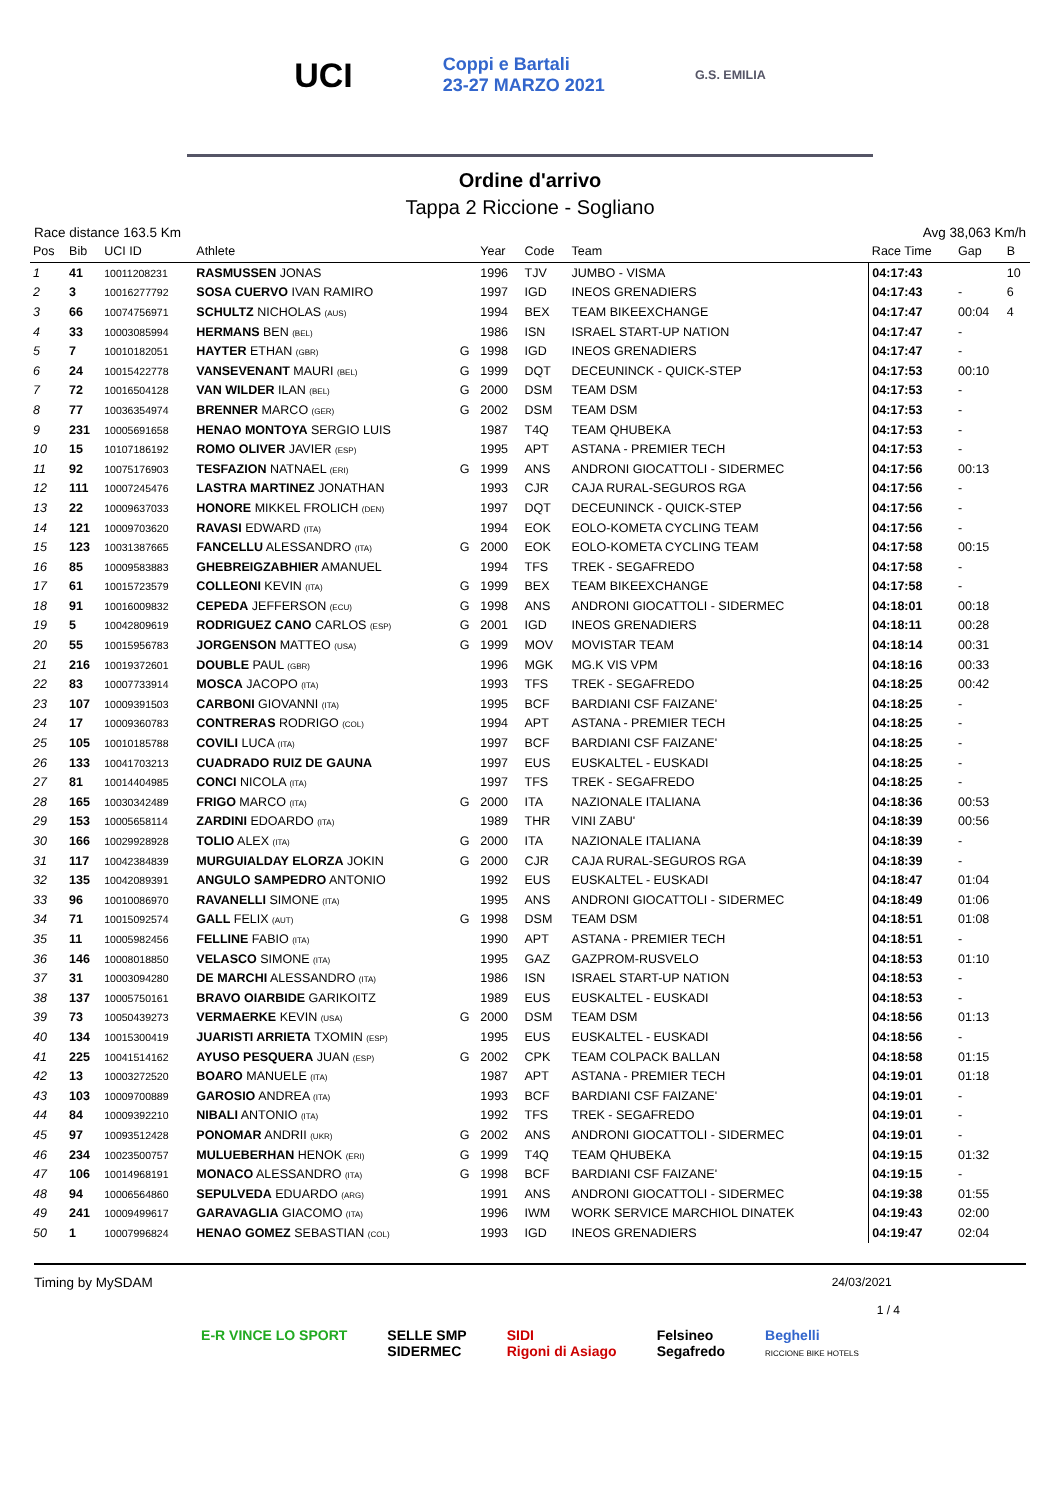UCI Coppi e Bartali
23-27 MARZO 2021 G.S. EMILIA
Ordine d'arrivo
Tappa 2 Riccione - Sogliano
Race distance 163.5 Km Avg 38,063 Km/h
| Pos | Bib | UCI ID | Athlete | | Year | Code | Team | Race Time | Gap | B |
| --- | --- | --- | --- | --- | --- | --- | --- | --- | --- | --- |
| 1 | 41 | 10011208231 | RASMUSSEN JONAS | | 1996 | TJV | JUMBO - VISMA | 04:17:43 | | 10 |
| 2 | 3 | 10016277792 | SOSA CUERVO IVAN RAMIRO | | 1997 | IGD | INEOS GRENADIERS | 04:17:43 | - | 6 |
| 3 | 66 | 10074756971 | SCHULTZ NICHOLAS (AUS) | | 1994 | BEX | TEAM BIKEEXCHANGE | 04:17:47 | 00:04 | 4 |
| 4 | 33 | 10003085994 | HERMANS BEN (BEL) | | 1986 | ISN | ISRAEL START-UP NATION | 04:17:47 | - | |
| 5 | 7 | 10010182051 | HAYTER ETHAN (GBR) | G | 1998 | IGD | INEOS GRENADIERS | 04:17:47 | - | |
| 6 | 24 | 10015422778 | VANSEVENANT MAURI (BEL) | G | 1999 | DQT | DECEUNINCK - QUICK-STEP | 04:17:53 | 00:10 | |
| 7 | 72 | 10016504128 | VAN WILDER ILAN (BEL) | G | 2000 | DSM | TEAM DSM | 04:17:53 | - | |
| 8 | 77 | 10036354974 | BRENNER MARCO (GER) | G | 2002 | DSM | TEAM DSM | 04:17:53 | - | |
| 9 | 231 | 10005691658 | HENAO MONTOYA SERGIO LUIS | | 1987 | T4Q | TEAM QHUBEKA | 04:17:53 | - | |
| 10 | 15 | 10107186192 | ROMO OLIVER JAVIER (ESP) | | 1995 | APT | ASTANA - PREMIER TECH | 04:17:53 | - | |
| 11 | 92 | 10075176903 | TESFAZION NATNAEL (ERI) | G | 1999 | ANS | ANDRONI GIOCATTOLI - SIDERMEC | 04:17:56 | 00:13 | |
| 12 | 111 | 10007245476 | LASTRA MARTINEZ JONATHAN | | 1993 | CJR | CAJA RURAL-SEGUROS RGA | 04:17:56 | - | |
| 13 | 22 | 10009637033 | HONORE MIKKEL FROLICH (DEN) | | 1997 | DQT | DECEUNINCK - QUICK-STEP | 04:17:56 | - | |
| 14 | 121 | 10009703620 | RAVASI EDWARD (ITA) | | 1994 | EOK | EOLO-KOMETA CYCLING TEAM | 04:17:56 | - | |
| 15 | 123 | 10031387665 | FANCELLU ALESSANDRO (ITA) | G | 2000 | EOK | EOLO-KOMETA CYCLING TEAM | 04:17:58 | 00:15 | |
| 16 | 85 | 10009583883 | GHEBREIGZABHIER AMANUEL | | 1994 | TFS | TREK - SEGAFREDO | 04:17:58 | - | |
| 17 | 61 | 10015723579 | COLLEONI KEVIN (ITA) | G | 1999 | BEX | TEAM BIKEEXCHANGE | 04:17:58 | - | |
| 18 | 91 | 10016009832 | CEPEDA JEFFERSON (ECU) | G | 1998 | ANS | ANDRONI GIOCATTOLI - SIDERMEC | 04:18:01 | 00:18 | |
| 19 | 5 | 10042809619 | RODRIGUEZ CANO CARLOS (ESP) | G | 2001 | IGD | INEOS GRENADIERS | 04:18:11 | 00:28 | |
| 20 | 55 | 10015956783 | JORGENSON MATTEO (USA) | G | 1999 | MOV | MOVISTAR TEAM | 04:18:14 | 00:31 | |
| 21 | 216 | 10019372601 | DOUBLE PAUL (GBR) | | 1996 | MGK | MG.K VIS VPM | 04:18:16 | 00:33 | |
| 22 | 83 | 10007733914 | MOSCA JACOPO (ITA) | | 1993 | TFS | TREK - SEGAFREDO | 04:18:25 | 00:42 | |
| 23 | 107 | 10009391503 | CARBONI GIOVANNI (ITA) | | 1995 | BCF | BARDIANI CSF FAIZANE' | 04:18:25 | - | |
| 24 | 17 | 10009360783 | CONTRERAS RODRIGO (COL) | | 1994 | APT | ASTANA - PREMIER TECH | 04:18:25 | - | |
| 25 | 105 | 10010185788 | COVILI LUCA (ITA) | | 1997 | BCF | BARDIANI CSF FAIZANE' | 04:18:25 | - | |
| 26 | 133 | 10041703213 | CUADRADO RUIZ DE GAUNA | | 1997 | EUS | EUSKALTEL - EUSKADI | 04:18:25 | - | |
| 27 | 81 | 10014404985 | CONCI NICOLA (ITA) | | 1997 | TFS | TREK - SEGAFREDO | 04:18:25 | - | |
| 28 | 165 | 10030342489 | FRIGO MARCO (ITA) | G | 2000 | ITA | NAZIONALE ITALIANA | 04:18:36 | 00:53 | |
| 29 | 153 | 10005658114 | ZARDINI EDOARDO (ITA) | | 1989 | THR | VINI ZABU' | 04:18:39 | 00:56 | |
| 30 | 166 | 10029928928 | TOLIO ALEX (ITA) | G | 2000 | ITA | NAZIONALE ITALIANA | 04:18:39 | - | |
| 31 | 117 | 10042384839 | MURGUIALDAY ELORZA JOKIN | G | 2000 | CJR | CAJA RURAL-SEGUROS RGA | 04:18:39 | - | |
| 32 | 135 | 10042089391 | ANGULO SAMPEDRO ANTONIO | | 1992 | EUS | EUSKALTEL - EUSKADI | 04:18:47 | 01:04 | |
| 33 | 96 | 10010086970 | RAVANELLI SIMONE (ITA) | | 1995 | ANS | ANDRONI GIOCATTOLI - SIDERMEC | 04:18:49 | 01:06 | |
| 34 | 71 | 10015092574 | GALL FELIX (AUT) | G | 1998 | DSM | TEAM DSM | 04:18:51 | 01:08 | |
| 35 | 11 | 10005982456 | FELLINE FABIO (ITA) | | 1990 | APT | ASTANA - PREMIER TECH | 04:18:51 | - | |
| 36 | 146 | 10008018850 | VELASCO SIMONE (ITA) | | 1995 | GAZ | GAZPROM-RUSVELO | 04:18:53 | 01:10 | |
| 37 | 31 | 10003094280 | DE MARCHI ALESSANDRO (ITA) | | 1986 | ISN | ISRAEL START-UP NATION | 04:18:53 | - | |
| 38 | 137 | 10005750161 | BRAVO OIARBIDE GARIKOITZ | | 1989 | EUS | EUSKALTEL - EUSKADI | 04:18:53 | - | |
| 39 | 73 | 10050439273 | VERMAERKE KEVIN (USA) | G | 2000 | DSM | TEAM DSM | 04:18:56 | 01:13 | |
| 40 | 134 | 10015300419 | JUARISTI ARRIETA TXOMIN (ESP) | | 1995 | EUS | EUSKALTEL - EUSKADI | 04:18:56 | - | |
| 41 | 225 | 10041514162 | AYUSO PESQUERA JUAN (ESP) | G | 2002 | CPK | TEAM COLPACK BALLAN | 04:18:58 | 01:15 | |
| 42 | 13 | 10003272520 | BOARO MANUELE (ITA) | | 1987 | APT | ASTANA - PREMIER TECH | 04:19:01 | 01:18 | |
| 43 | 103 | 10009700889 | GAROSIO ANDREA (ITA) | | 1993 | BCF | BARDIANI CSF FAIZANE' | 04:19:01 | - | |
| 44 | 84 | 10009392210 | NIBALI ANTONIO (ITA) | | 1992 | TFS | TREK - SEGAFREDO | 04:19:01 | - | |
| 45 | 97 | 10093512428 | PONOMAR ANDRII (UKR) | G | 2002 | ANS | ANDRONI GIOCATTOLI - SIDERMEC | 04:19:01 | - | |
| 46 | 234 | 10023500757 | MULUEBERHAN HENOK (ERI) | G | 1999 | T4Q | TEAM QHUBEKA | 04:19:15 | 01:32 | |
| 47 | 106 | 10014968191 | MONACO ALESSANDRO (ITA) | G | 1998 | BCF | BARDIANI CSF FAIZANE' | 04:19:15 | - | |
| 48 | 94 | 10006564860 | SEPULVEDA EDUARDO (ARG) | | 1991 | ANS | ANDRONI GIOCATTOLI - SIDERMEC | 04:19:38 | 01:55 | |
| 49 | 241 | 10009499617 | GARAVAGLIA GIACOMO (ITA) | | 1996 | IWM | WORK SERVICE MARCHIOL DINATEK | 04:19:43 | 02:00 | |
| 50 | 1 | 10007996824 | HENAO GOMEZ SEBASTIAN (COL) | | 1993 | IGD | INEOS GRENADIERS | 04:19:47 | 02:04 | |
Timing by MySDAM 24/03/2021
1 / 4
E-R VINCE LO SPORT SELLE SMP
SIDERMEC SIDI
Rigoni di Asiago Felsineo
Segafredo Beghelli
RICCIONE BIKE HOTELS